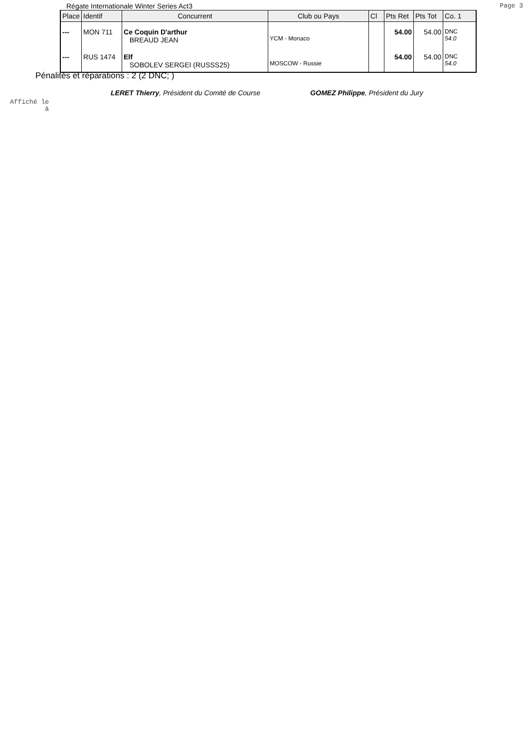Régate Internationale Winter Series Act3 Page 3
| Place | Identif | Concurrent | Club ou Pays | Cl | Pts Ret | Pts Tot | Co. 1 |
| --- | --- | --- | --- | --- | --- | --- | --- |
| --- | MON 711 | Ce Coquin D'arthur BREAUD JEAN | YCM - Monaco | | 54.00 | 54.00 | DNC 54.0 |
| --- | RUS 1474 | Elf SOBOLEV SERGEI (RUSSS25) | MOSCOW - Russie | | 54.00 | 54.00 | DNC 54.0 |
Pénalités et réparations : 2 (2 DNC; )
LERET Thierry, Président du Comité de Course GOMEZ Philippe, Président du Jury
Affiché le
à